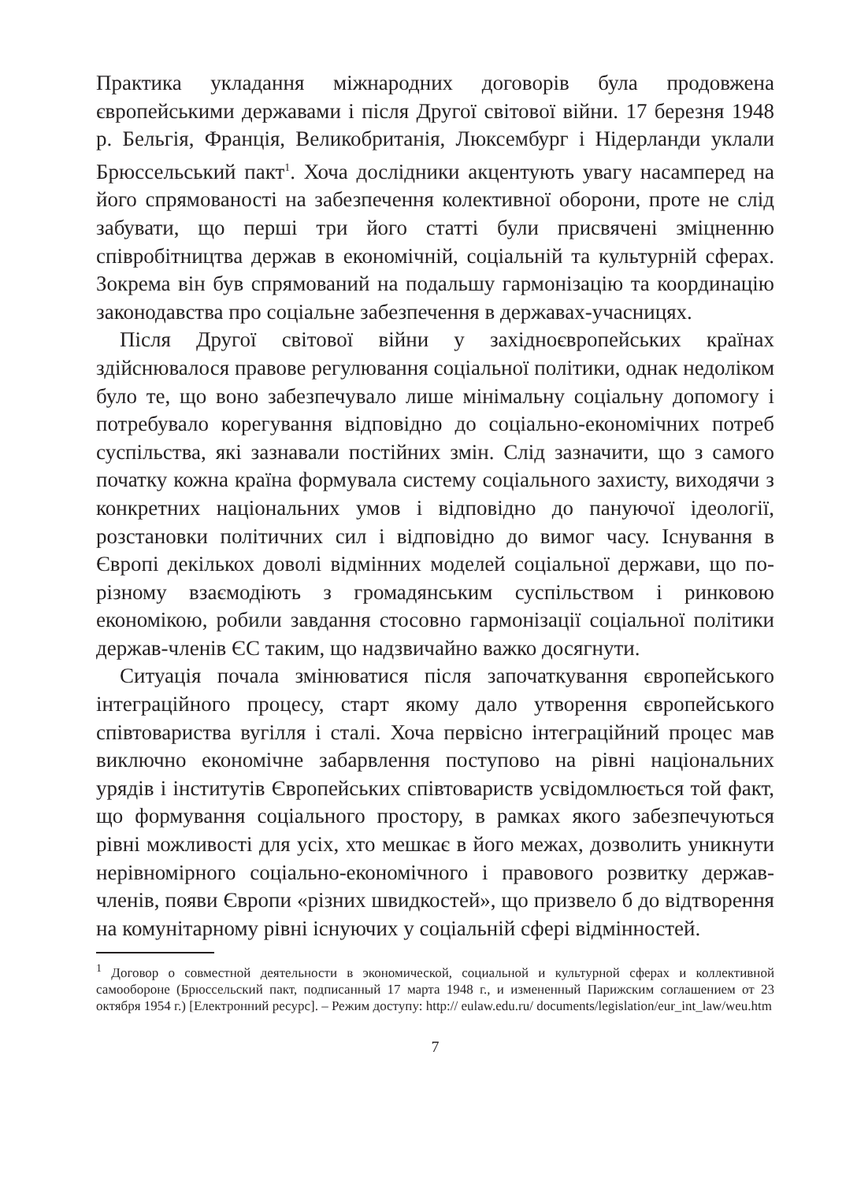Практика укладання міжнародних договорів була продовжена європейськими державами і після Другої світової війни. 17 березня 1948 р. Бельгія, Франція, Великобританія, Люксембург і Нідерланди уклали Брюссельський пакт<sup>1</sup>. Хоча дослідники акцентують увагу насамперед на його спрямованості на забезпечення колективної оборони, проте не слід забувати, що перші три його статті були присвячені зміцненню співробітництва держав в економічній, соціальній та культурній сферах. Зокрема він був спрямований на подальшу гармонізацію та координацію законодавства про соціальне забезпечення в державах-учасницях.
Після Другої світової війни у західноєвропейських країнах здійснювалося правове регулювання соціальної політики, однак недоліком було те, що воно забезпечувало лише мінімальну соціальну допомогу і потребувало корегування відповідно до соціально-економічних потреб суспільства, які зазнавали постійних змін. Слід зазначити, що з самого початку кожна країна формувала систему соціального захисту, виходячи з конкретних національних умов і відповідно до пануючої ідеології, розстановки політичних сил і відповідно до вимог часу. Існування в Європі декількох доволі відмінних моделей соціальної держави, що по-різному взаємодіють з громадянським суспільством і ринковою економікою, робили завдання стосовно гармонізації соціальної політики держав-членів ЄС таким, що надзвичайно важко досягнути.
Ситуація почала змінюватися після започаткування європейського інтеграційного процесу, старт якому дало утворення європейського співтовариства вугілля і сталі. Хоча первісно інтеграційний процес мав виключно економічне забарвлення поступово на рівні національних урядів і інститутів Європейських співтовариств усвідомлюється той факт, що формування соціального простору, в рамках якого забезпечуються рівні можливості для усіх, хто мешкає в його межах, дозволить уникнути нерівномірного соціально-економічного і правового розвитку держав-членів, появи Європи «різних швидкостей», що призвело б до відтворення на комунітарному рівні існуючих у соціальній сфері відмінностей.
<sup>1</sup> Договор о совместной деятельности в экономической, социальной и культурной сферах и коллективной самообороне (Брюссельский пакт, подписанный 17 марта 1948 г., и измененный Парижским соглашением от 23 октября 1954 г.) [Електронний ресурс]. – Режим доступу: http:// eulaw.edu.ru/ documents/legislation/eur_int_law/weu.htm
7